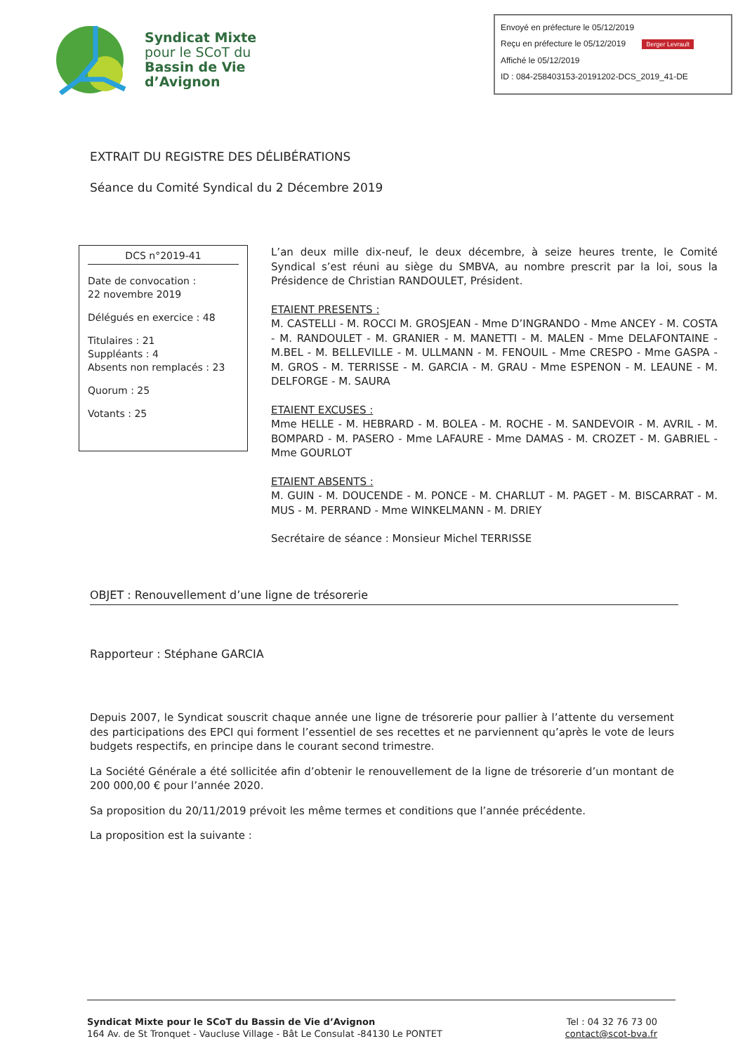Syndicat Mixte
pour le SCoT du
Bassin de Vie
d’Avignon
Envoyé en préfecture le 05/12/2019
Reçu en préfecture le 05/12/2019 Berger Levrault
Affiché le 05/12/2019
ID : 084-258403153-20191202-DCS_2019_41-DE
EXTRAIT DU REGISTRE DES DÉLIBÉRATIONS
Séance du Comité Syndical du 2 Décembre 2019
DCS n°2019-41
Date de convocation :
22 novembre 2019
Délégués en exercice : 48
Titulaires : 21
Suppléants : 4
Absents non remplacés : 23
Quorum : 25
Votants : 25
L’an deux mille dix-neuf, le deux décembre, à seize heures trente, le Comité Syndical s’est réuni au siège du SMBVA, au nombre prescrit par la loi, sous la Présidence de Christian RANDOULET, Président.
ETAIENT PRESENTS :
M. CASTELLI - M. ROCCI M. GROSJEAN - Mme D’INGRANDO - Mme ANCEY - M. COSTA - M. RANDOULET - M. GRANIER - M. MANETTI - M. MALEN - Mme DELAFONTAINE - M.BEL - M. BELLEVILLE - M. ULLMANN - M. FENOUIL - Mme CRESPO - Mme GASPA - M. GROS - M. TERRISSE - M. GARCIA - M. GRAU - Mme ESPENON - M. LEAUNE - M. DELFORGE - M. SAURA
ETAIENT EXCUSES :
Mme HELLE - M. HEBRARD - M. BOLEA - M. ROCHE - M. SANDEVOIR - M. AVRIL - M. BOMPARD - M. PASERO - Mme LAFAURE - Mme DAMAS - M. CROZET - M. GABRIEL - Mme GOURLOT
ETAIENT ABSENTS :
M. GUIN - M. DOUCENDE - M. PONCE - M. CHARLUT - M. PAGET - M. BISCARRAT - M. MUS - M. PERRAND - Mme WINKELMANN - M. DRIEY
Secrétaire de séance : Monsieur Michel TERRISSE
OBJET : Renouvellement d’une ligne de trésorerie
Rapporteur : Stéphane GARCIA
Depuis 2007, le Syndicat souscrit chaque année une ligne de trésorerie pour pallier à l’attente du versement des participations des EPCI qui forment l’essentiel de ses recettes et ne parviennent qu’après le vote de leurs budgets respectifs, en principe dans le courant second trimestre.
La Société Générale a été sollicitée afin d’obtenir le renouvellement de la ligne de trésorerie d’un montant de 200 000,00 € pour l’année 2020.
Sa proposition du 20/11/2019 prévoit les même termes et conditions que l’année précédente.
La proposition est la suivante :
Syndicat Mixte pour le SCoT du Bassin de Vie d’Avignon
164 Av. de St Tronquet - Vaucluse Village - Bât Le Consulat -84130 Le PONTET
Tel : 04 32 76 73 00
contact@scot-bva.fr